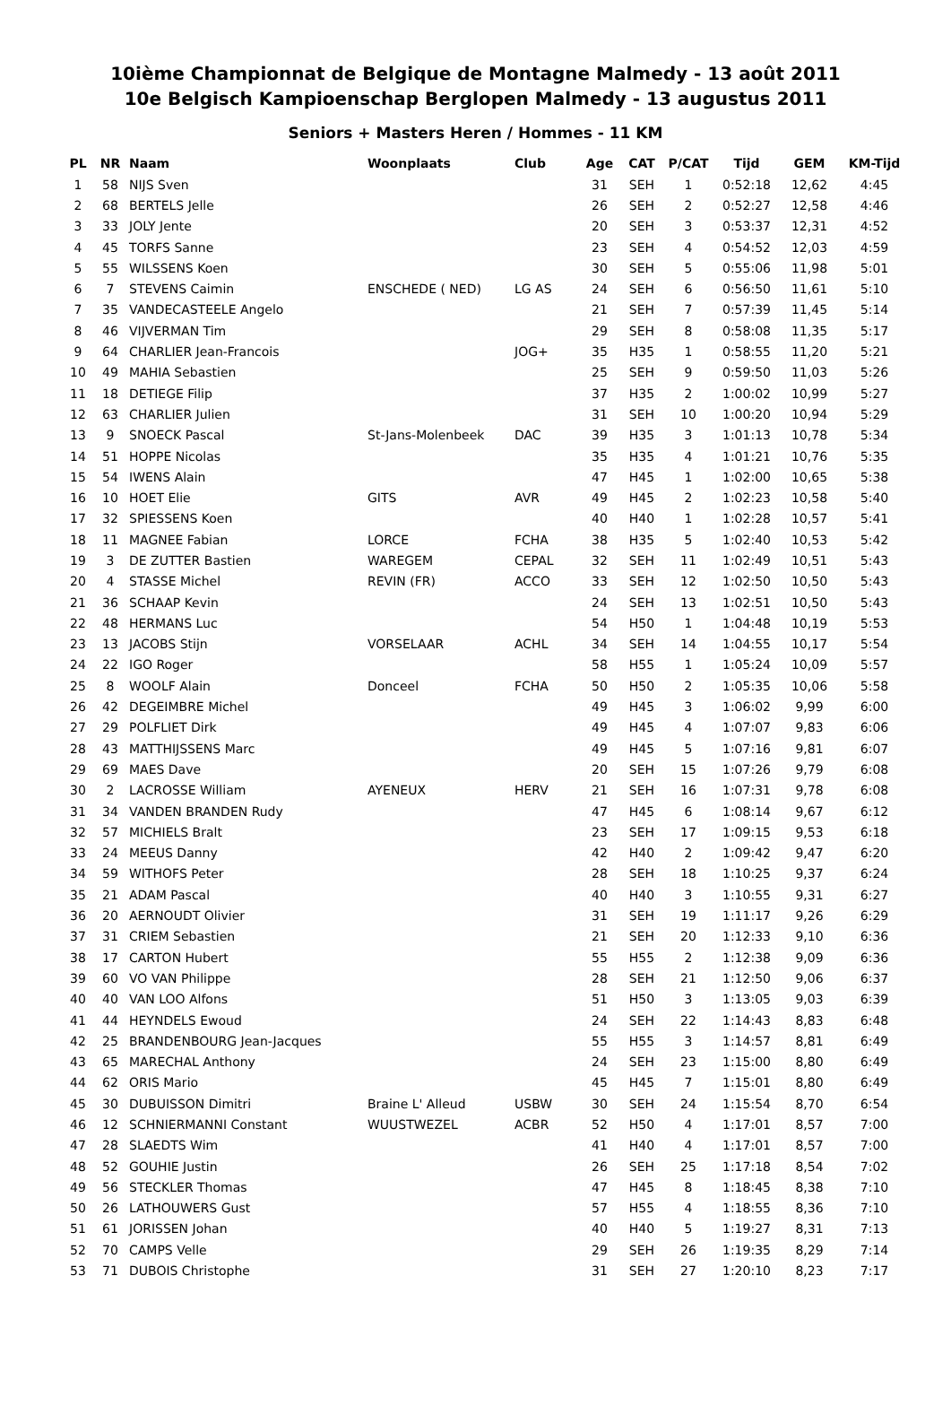10ième Championnat de Belgique de Montagne Malmedy - 13 août 2011
10e Belgisch Kampioenschap Berglopen Malmedy - 13 augustus 2011
Seniors + Masters Heren / Hommes - 11 KM
| PL | NR | Naam | Woonplaats | Club | Age | CAT | P/CAT | Tijd | GEM | KM-Tijd |
| --- | --- | --- | --- | --- | --- | --- | --- | --- | --- | --- |
| 1 | 58 | NIJS Sven | | | 31 | SEH | 1 | 0:52:18 | 12,62 | 4:45 |
| 2 | 68 | BERTELS Jelle | | | 26 | SEH | 2 | 0:52:27 | 12,58 | 4:46 |
| 3 | 33 | JOLY Jente | | | 20 | SEH | 3 | 0:53:37 | 12,31 | 4:52 |
| 4 | 45 | TORFS Sanne | | | 23 | SEH | 4 | 0:54:52 | 12,03 | 4:59 |
| 5 | 55 | WILSSENS Koen | | | 30 | SEH | 5 | 0:55:06 | 11,98 | 5:01 |
| 6 | 7 | STEVENS Caimin | ENSCHEDE ( NED) | LG AS | 24 | SEH | 6 | 0:56:50 | 11,61 | 5:10 |
| 7 | 35 | VANDECASTEELE Angelo | | | 21 | SEH | 7 | 0:57:39 | 11,45 | 5:14 |
| 8 | 46 | VIJVERMAN Tim | | | 29 | SEH | 8 | 0:58:08 | 11,35 | 5:17 |
| 9 | 64 | CHARLIER Jean-Francois | | JOG+ | 35 | H35 | 1 | 0:58:55 | 11,20 | 5:21 |
| 10 | 49 | MAHIA Sebastien | | | 25 | SEH | 9 | 0:59:50 | 11,03 | 5:26 |
| 11 | 18 | DETIEGE Filip | | | 37 | H35 | 2 | 1:00:02 | 10,99 | 5:27 |
| 12 | 63 | CHARLIER Julien | | | 31 | SEH | 10 | 1:00:20 | 10,94 | 5:29 |
| 13 | 9 | SNOECK Pascal | St-Jans-Molenbeek | DAC | 39 | H35 | 3 | 1:01:13 | 10,78 | 5:34 |
| 14 | 51 | HOPPE Nicolas | | | 35 | H35 | 4 | 1:01:21 | 10,76 | 5:35 |
| 15 | 54 | IWENS Alain | | | 47 | H45 | 1 | 1:02:00 | 10,65 | 5:38 |
| 16 | 10 | HOET Elie | GITS | AVR | 49 | H45 | 2 | 1:02:23 | 10,58 | 5:40 |
| 17 | 32 | SPIESSENS Koen | | | 40 | H40 | 1 | 1:02:28 | 10,57 | 5:41 |
| 18 | 11 | MAGNEE Fabian | LORCE | FCHA | 38 | H35 | 5 | 1:02:40 | 10,53 | 5:42 |
| 19 | 3 | DE ZUTTER Bastien | WAREGEM | CEPAL | 32 | SEH | 11 | 1:02:49 | 10,51 | 5:43 |
| 20 | 4 | STASSE Michel | REVIN (FR) | ACCO | 33 | SEH | 12 | 1:02:50 | 10,50 | 5:43 |
| 21 | 36 | SCHAAP Kevin | | | 24 | SEH | 13 | 1:02:51 | 10,50 | 5:43 |
| 22 | 48 | HERMANS Luc | | | 54 | H50 | 1 | 1:04:48 | 10,19 | 5:53 |
| 23 | 13 | JACOBS Stijn | VORSELAAR | ACHL | 34 | SEH | 14 | 1:04:55 | 10,17 | 5:54 |
| 24 | 22 | IGO Roger | | | 58 | H55 | 1 | 1:05:24 | 10,09 | 5:57 |
| 25 | 8 | WOOLF Alain | Donceel | FCHA | 50 | H50 | 2 | 1:05:35 | 10,06 | 5:58 |
| 26 | 42 | DEGEIMBRE Michel | | | 49 | H45 | 3 | 1:06:02 | 9,99 | 6:00 |
| 27 | 29 | POLFLIET Dirk | | | 49 | H45 | 4 | 1:07:07 | 9,83 | 6:06 |
| 28 | 43 | MATTHIJSSENS Marc | | | 49 | H45 | 5 | 1:07:16 | 9,81 | 6:07 |
| 29 | 69 | MAES Dave | | | 20 | SEH | 15 | 1:07:26 | 9,79 | 6:08 |
| 30 | 2 | LACROSSE William | AYENEUX | HERV | 21 | SEH | 16 | 1:07:31 | 9,78 | 6:08 |
| 31 | 34 | VANDEN BRANDEN Rudy | | | 47 | H45 | 6 | 1:08:14 | 9,67 | 6:12 |
| 32 | 57 | MICHIELS Bralt | | | 23 | SEH | 17 | 1:09:15 | 9,53 | 6:18 |
| 33 | 24 | MEEUS Danny | | | 42 | H40 | 2 | 1:09:42 | 9,47 | 6:20 |
| 34 | 59 | WITHOFS Peter | | | 28 | SEH | 18 | 1:10:25 | 9,37 | 6:24 |
| 35 | 21 | ADAM Pascal | | | 40 | H40 | 3 | 1:10:55 | 9,31 | 6:27 |
| 36 | 20 | AERNOUDT Olivier | | | 31 | SEH | 19 | 1:11:17 | 9,26 | 6:29 |
| 37 | 31 | CRIEM Sebastien | | | 21 | SEH | 20 | 1:12:33 | 9,10 | 6:36 |
| 38 | 17 | CARTON Hubert | | | 55 | H55 | 2 | 1:12:38 | 9,09 | 6:36 |
| 39 | 60 | VO VAN Philippe | | | 28 | SEH | 21 | 1:12:50 | 9,06 | 6:37 |
| 40 | 40 | VAN LOO Alfons | | | 51 | H50 | 3 | 1:13:05 | 9,03 | 6:39 |
| 41 | 44 | HEYNDELS Ewoud | | | 24 | SEH | 22 | 1:14:43 | 8,83 | 6:48 |
| 42 | 25 | BRANDENBOURG Jean-Jacques | | | 55 | H55 | 3 | 1:14:57 | 8,81 | 6:49 |
| 43 | 65 | MARECHAL Anthony | | | 24 | SEH | 23 | 1:15:00 | 8,80 | 6:49 |
| 44 | 62 | ORIS Mario | | | 45 | H45 | 7 | 1:15:01 | 8,80 | 6:49 |
| 45 | 30 | DUBUISSON Dimitri | Braine L' Alleud | USBW | 30 | SEH | 24 | 1:15:54 | 8,70 | 6:54 |
| 46 | 12 | SCHNIERMANNI Constant | WUUSTWEZEL | ACBR | 52 | H50 | 4 | 1:17:01 | 8,57 | 7:00 |
| 47 | 28 | SLAEDTS Wim | | | 41 | H40 | 4 | 1:17:01 | 8,57 | 7:00 |
| 48 | 52 | GOUHIE Justin | | | 26 | SEH | 25 | 1:17:18 | 8,54 | 7:02 |
| 49 | 56 | STECKLER Thomas | | | 47 | H45 | 8 | 1:18:45 | 8,38 | 7:10 |
| 50 | 26 | LATHOUWERS Gust | | | 57 | H55 | 4 | 1:18:55 | 8,36 | 7:10 |
| 51 | 61 | JORISSEN Johan | | | 40 | H40 | 5 | 1:19:27 | 8,31 | 7:13 |
| 52 | 70 | CAMPS Velle | | | 29 | SEH | 26 | 1:19:35 | 8,29 | 7:14 |
| 53 | 71 | DUBOIS Christophe | | | 31 | SEH | 27 | 1:20:10 | 8,23 | 7:17 |